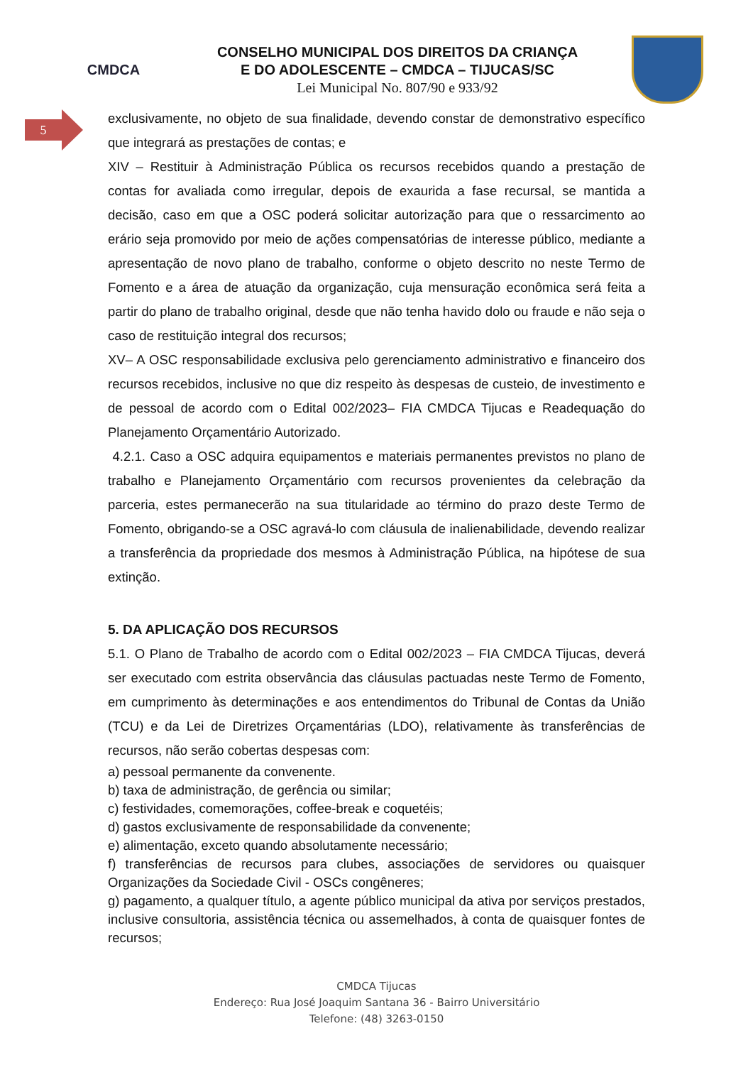CMDCA
CONSELHO MUNICIPAL DOS DIREITOS DA CRIANÇA
E DO ADOLESCENTE – CMDCA – TIJUCAS/SC
Lei Municipal No. 807/90 e 933/92
5
exclusivamente, no objeto de sua finalidade, devendo constar de demonstrativo específico que integrará as prestações de contas; e
XIV – Restituir à Administração Pública os recursos recebidos quando a prestação de contas for avaliada como irregular, depois de exaurida a fase recursal, se mantida a decisão, caso em que a OSC poderá solicitar autorização para que o ressarcimento ao erário seja promovido por meio de ações compensatórias de interesse público, mediante a apresentação de novo plano de trabalho, conforme o objeto descrito no neste Termo de Fomento e a área de atuação da organização, cuja mensuração econômica será feita a partir do plano de trabalho original, desde que não tenha havido dolo ou fraude e não seja o caso de restituição integral dos recursos;
XV– A OSC responsabilidade exclusiva pelo gerenciamento administrativo e financeiro dos recursos recebidos, inclusive no que diz respeito às despesas de custeio, de investimento e de pessoal de acordo com o Edital 002/2023– FIA CMDCA Tijucas e Readequação do Planejamento Orçamentário Autorizado.
4.2.1. Caso a OSC adquira equipamentos e materiais permanentes previstos no plano de trabalho e Planejamento Orçamentário com recursos provenientes da celebração da parceria, estes permanecerão na sua titularidade ao término do prazo deste Termo de Fomento, obrigando-se a OSC agravá-lo com cláusula de inalienabilidade, devendo realizar a transferência da propriedade dos mesmos à Administração Pública, na hipótese de sua extinção.
5. DA APLICAÇÃO DOS RECURSOS
5.1. O Plano de Trabalho de acordo com o Edital 002/2023 – FIA CMDCA Tijucas, deverá ser executado com estrita observância das cláusulas pactuadas neste Termo de Fomento, em cumprimento às determinações e aos entendimentos do Tribunal de Contas da União (TCU) e da Lei de Diretrizes Orçamentárias (LDO), relativamente às transferências de recursos, não serão cobertas despesas com:
a) pessoal permanente da convenente.
b) taxa de administração, de gerência ou similar;
c) festividades, comemorações, coffee-break e coquetéis;
d) gastos exclusivamente de responsabilidade da convenente;
e) alimentação, exceto quando absolutamente necessário;
f) transferências de recursos para clubes, associações de servidores ou quaisquer Organizações da Sociedade Civil - OSCs congêneres;
g) pagamento, a qualquer título, a agente público municipal da ativa por serviços prestados, inclusive consultoria, assistência técnica ou assemelhados, à conta de quaisquer fontes de recursos;
CMDCA Tijucas
Endereço: Rua José Joaquim Santana 36 - Bairro Universitário
Telefone: (48) 3263-0150